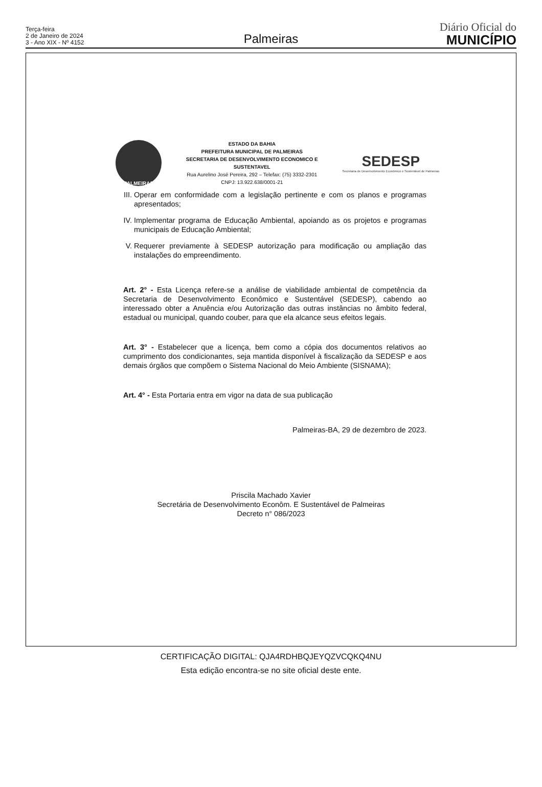Terça-feira
2 de Janeiro de 2024
3 - Ano XIX - Nº 4152
Palmeiras
Diário Oficial do
MUNICÍPIO
PALMEIRAS
ESTADO DA BAHIA
PREFEITURA MUNICIPAL DE PALMEIRAS
SECRETARIA DE DESENVOLVIMENTO ECONOMICO E
SUSTENTAVEL
Rua Aurelino José Pereira, 292 – Telefax: (75) 3332-2301
CNPJ: 13.922.638/0001-21
SEDESP
Secretaria de Desenvolvimento Econômico e Sustentável de Palmeiras
III. Operar em conformidade com a legislação pertinente e com os planos e programas apresentados;
IV. Implementar programa de Educação Ambiental, apoiando as os projetos e programas municipais de Educação Ambiental;
V. Requerer previamente à SEDESP autorização para modificação ou ampliação das instalações do empreendimento.
Art. 2° - Esta Licença refere-se a análise de viabilidade ambiental de competência da Secretaria de Desenvolvimento Econômico e Sustentável (SEDESP), cabendo ao interessado obter a Anuência e/ou Autorização das outras instâncias no âmbito federal, estadual ou municipal, quando couber, para que ela alcance seus efeitos legais.
Art. 3° - Estabelecer que a licença, bem como a cópia dos documentos relativos ao cumprimento dos condicionantes, seja mantida disponível à fiscalização da SEDESP e aos demais órgãos que compõem o Sistema Nacional do Meio Ambiente (SISNAMA);
Art. 4° - Esta Portaria entra em vigor na data de sua publicação
Palmeiras-BA, 29 de dezembro de 2023.
Priscila Machado Xavier
Secretária de Desenvolvimento Econôm. E Sustentável de Palmeiras
Decreto n° 086/2023
CERTIFICAÇÃO DIGITAL: QJA4RDHBQJEYQZVCQKQ4NU
Esta edição encontra-se no site oficial deste ente.